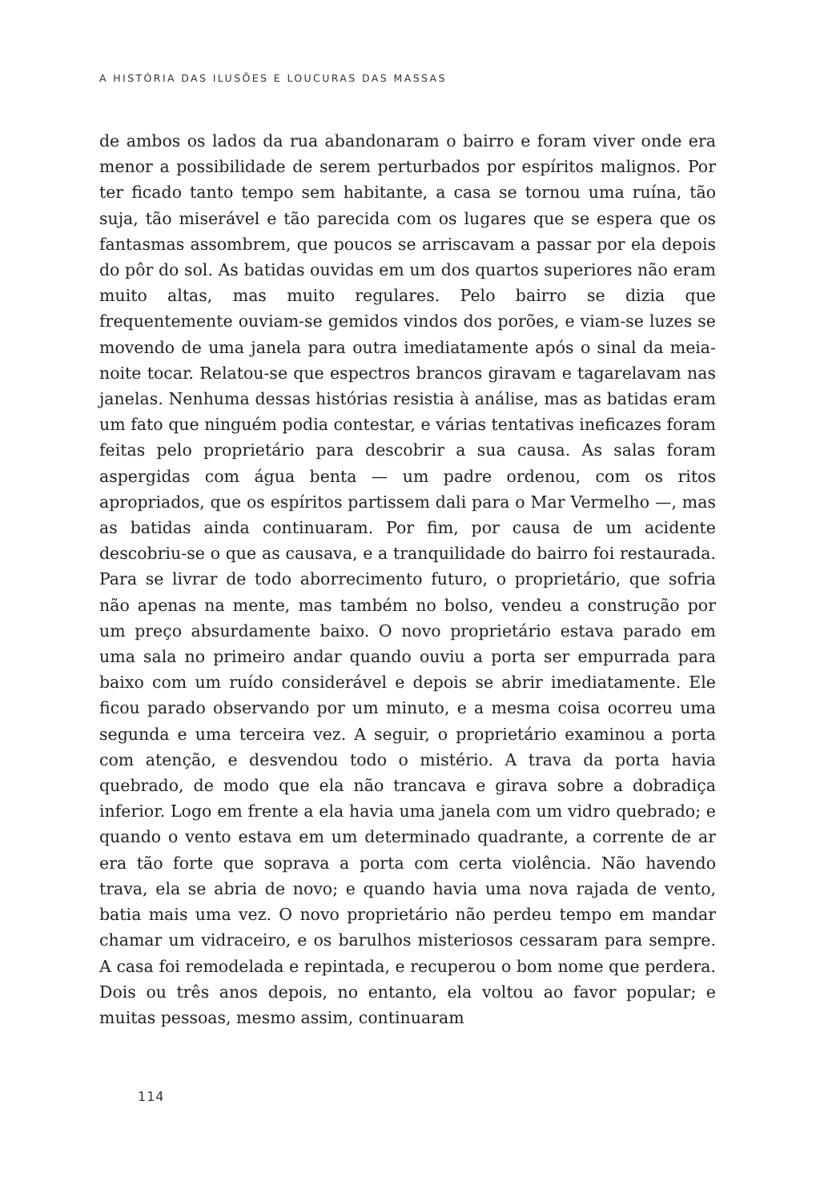A HISTÓRIA DAS ILUSÕES E LOUCURAS DAS MASSAS
de ambos os lados da rua abandonaram o bairro e foram viver onde era menor a possibilidade de serem perturbados por espíritos malignos. Por ter ficado tanto tempo sem habitante, a casa se tornou uma ruína, tão suja, tão miserável e tão parecida com os lugares que se espera que os fantasmas assombrem, que poucos se arriscavam a passar por ela depois do pôr do sol. As batidas ouvidas em um dos quartos superiores não eram muito altas, mas muito regulares. Pelo bairro se dizia que frequentemente ouviam-se gemidos vindos dos porões, e viam-se luzes se movendo de uma janela para outra imediatamente após o sinal da meia-noite tocar. Relatou-se que espectros brancos giravam e tagarelavam nas janelas. Nenhuma dessas histórias resistia à análise, mas as batidas eram um fato que ninguém podia contestar, e várias tentativas ineficazes foram feitas pelo proprietário para descobrir a sua causa. As salas foram aspergidas com água benta — um padre ordenou, com os ritos apropriados, que os espíritos partissem dali para o Mar Vermelho —, mas as batidas ainda continuaram. Por fim, por causa de um acidente descobriu-se o que as causava, e a tranquilidade do bairro foi restaurada. Para se livrar de todo aborrecimento futuro, o proprietário, que sofria não apenas na mente, mas também no bolso, vendeu a construção por um preço absurdamente baixo. O novo proprietário estava parado em uma sala no primeiro andar quando ouviu a porta ser empurrada para baixo com um ruído considerável e depois se abrir imediatamente. Ele ficou parado observando por um minuto, e a mesma coisa ocorreu uma segunda e uma terceira vez. A seguir, o proprietário examinou a porta com atenção, e desvendou todo o mistério. A trava da porta havia quebrado, de modo que ela não trancava e girava sobre a dobradiça inferior. Logo em frente a ela havia uma janela com um vidro quebrado; e quando o vento estava em um determinado quadrante, a corrente de ar era tão forte que soprava a porta com certa violência. Não havendo trava, ela se abria de novo; e quando havia uma nova rajada de vento, batia mais uma vez. O novo proprietário não perdeu tempo em mandar chamar um vidraceiro, e os barulhos misteriosos cessaram para sempre. A casa foi remodelada e repintada, e recuperou o bom nome que perdera. Dois ou três anos depois, no entanto, ela voltou ao favor popular; e muitas pessoas, mesmo assim, continuaram
114